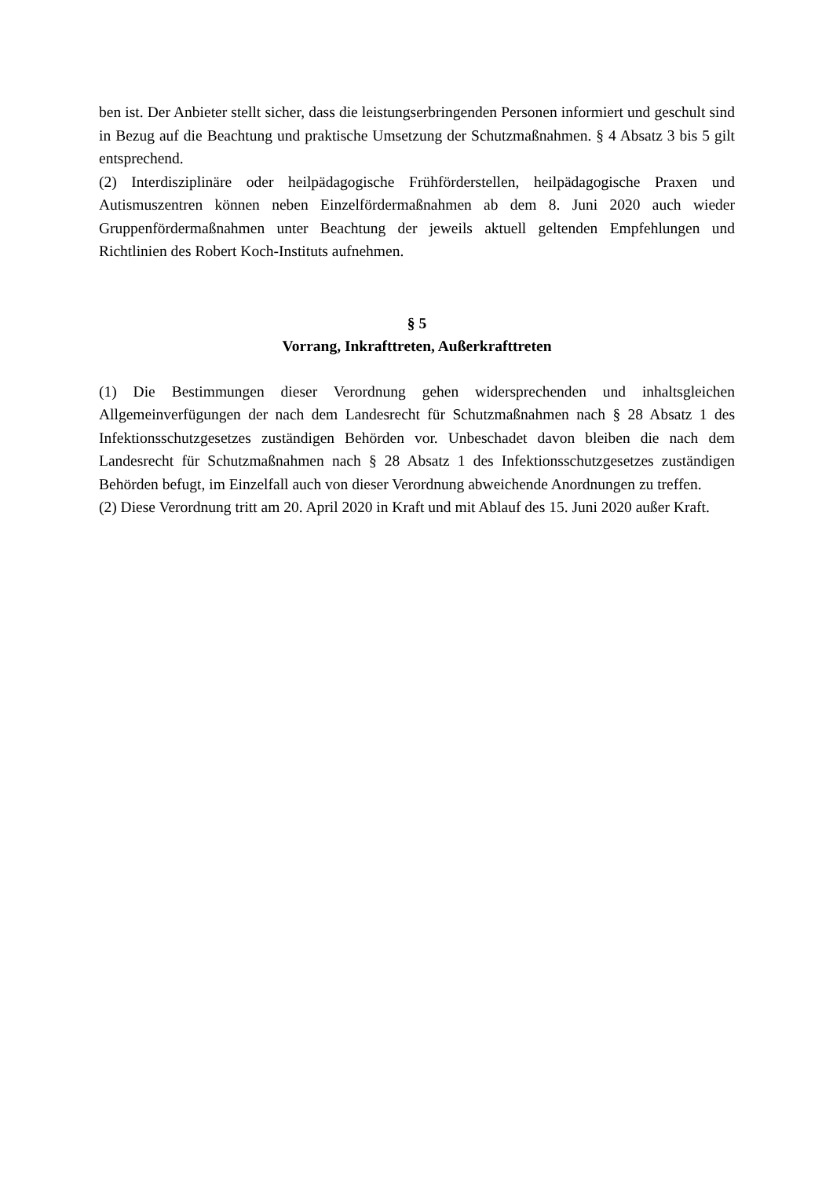ben ist. Der Anbieter stellt sicher, dass die leistungserbringenden Personen informiert und geschult sind in Bezug auf die Beachtung und praktische Umsetzung der Schutzmaßnahmen. § 4 Absatz 3 bis 5 gilt entsprechend.
(2) Interdisziplinäre oder heilpädagogische Frühförderstellen, heilpädagogische Praxen und Autismuszentren können neben Einzelfördermaßnahmen ab dem 8. Juni 2020 auch wieder Gruppenfördermaßnahmen unter Beachtung der jeweils aktuell geltenden Empfehlungen und Richtlinien des Robert Koch-Instituts aufnehmen.
§ 5
Vorrang, Inkrafttreten, Außerkrafttreten
(1) Die Bestimmungen dieser Verordnung gehen widersprechenden und inhaltsgleichen Allgemeinverfügungen der nach dem Landesrecht für Schutzmaßnahmen nach § 28 Absatz 1 des Infektionsschutzgesetzes zuständigen Behörden vor. Unbeschadet davon bleiben die nach dem Landesrecht für Schutzmaßnahmen nach § 28 Absatz 1 des Infektionsschutzgesetzes zuständigen Behörden befugt, im Einzelfall auch von dieser Verordnung abweichende Anordnungen zu treffen.
(2) Diese Verordnung tritt am 20. April 2020 in Kraft und mit Ablauf des 15. Juni 2020 außer Kraft.